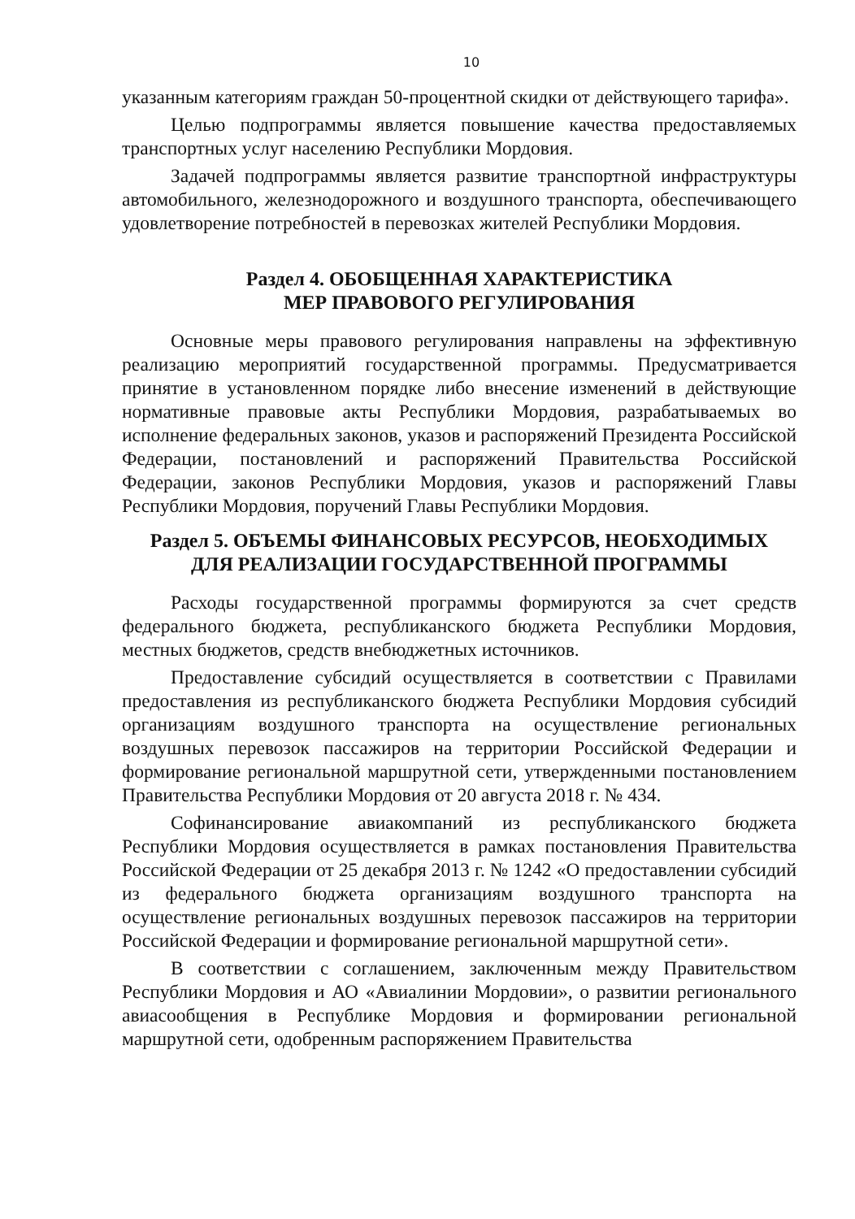10
указанным категориям граждан 50-процентной скидки от действующего тарифа».
Целью подпрограммы является повышение качества предоставляемых транспортных услуг населению Республики Мордовия.
Задачей подпрограммы является развитие транспортной инфраструктуры автомобильного, железнодорожного и воздушного транспорта, обеспечивающего удовлетворение потребностей в перевозках жителей Республики Мордовия.
Раздел 4. ОБОБЩЕННАЯ ХАРАКТЕРИСТИКА
МЕР ПРАВОВОГО РЕГУЛИРОВАНИЯ
Основные меры правового регулирования направлены на эффективную реализацию мероприятий государственной программы. Предусматривается принятие в установленном порядке либо внесение изменений в действующие нормативные правовые акты Республики Мордовия, разрабатываемых во исполнение федеральных законов, указов и распоряжений Президента Российской Федерации, постановлений и распоряжений Правительства Российской Федерации, законов Республики Мордовия, указов и распоряжений Главы Республики Мордовия, поручений Главы Республики Мордовия.
Раздел 5. ОБЪЕМЫ ФИНАНСОВЫХ РЕСУРСОВ, НЕОБХОДИМЫХ
ДЛЯ РЕАЛИЗАЦИИ ГОСУДАРСТВЕННОЙ ПРОГРАММЫ
Расходы государственной программы формируются за счет средств федерального бюджета, республиканского бюджета Республики Мордовия, местных бюджетов, средств внебюджетных источников.
Предоставление субсидий осуществляется в соответствии с Правилами предоставления из республиканского бюджета Республики Мордовия субсидий организациям воздушного транспорта на осуществление региональных воздушных перевозок пассажиров на территории Российской Федерации и формирование региональной маршрутной сети, утвержденными постановлением Правительства Республики Мордовия от 20 августа 2018 г. № 434.
Софинансирование авиакомпаний из республиканского бюджета Республики Мордовия осуществляется в рамках постановления Правительства Российской Федерации от 25 декабря 2013 г. № 1242 «О предоставлении субсидий из федерального бюджета организациям воздушного транспорта на осуществление региональных воздушных перевозок пассажиров на территории Российской Федерации и формирование региональной маршрутной сети».
В соответствии с соглашением, заключенным между Правительством Республики Мордовия и АО «Авиалинии Мордовии», о развитии регионального авиасообщения в Республике Мордовия и формировании региональной маршрутной сети, одобренным распоряжением Правительства